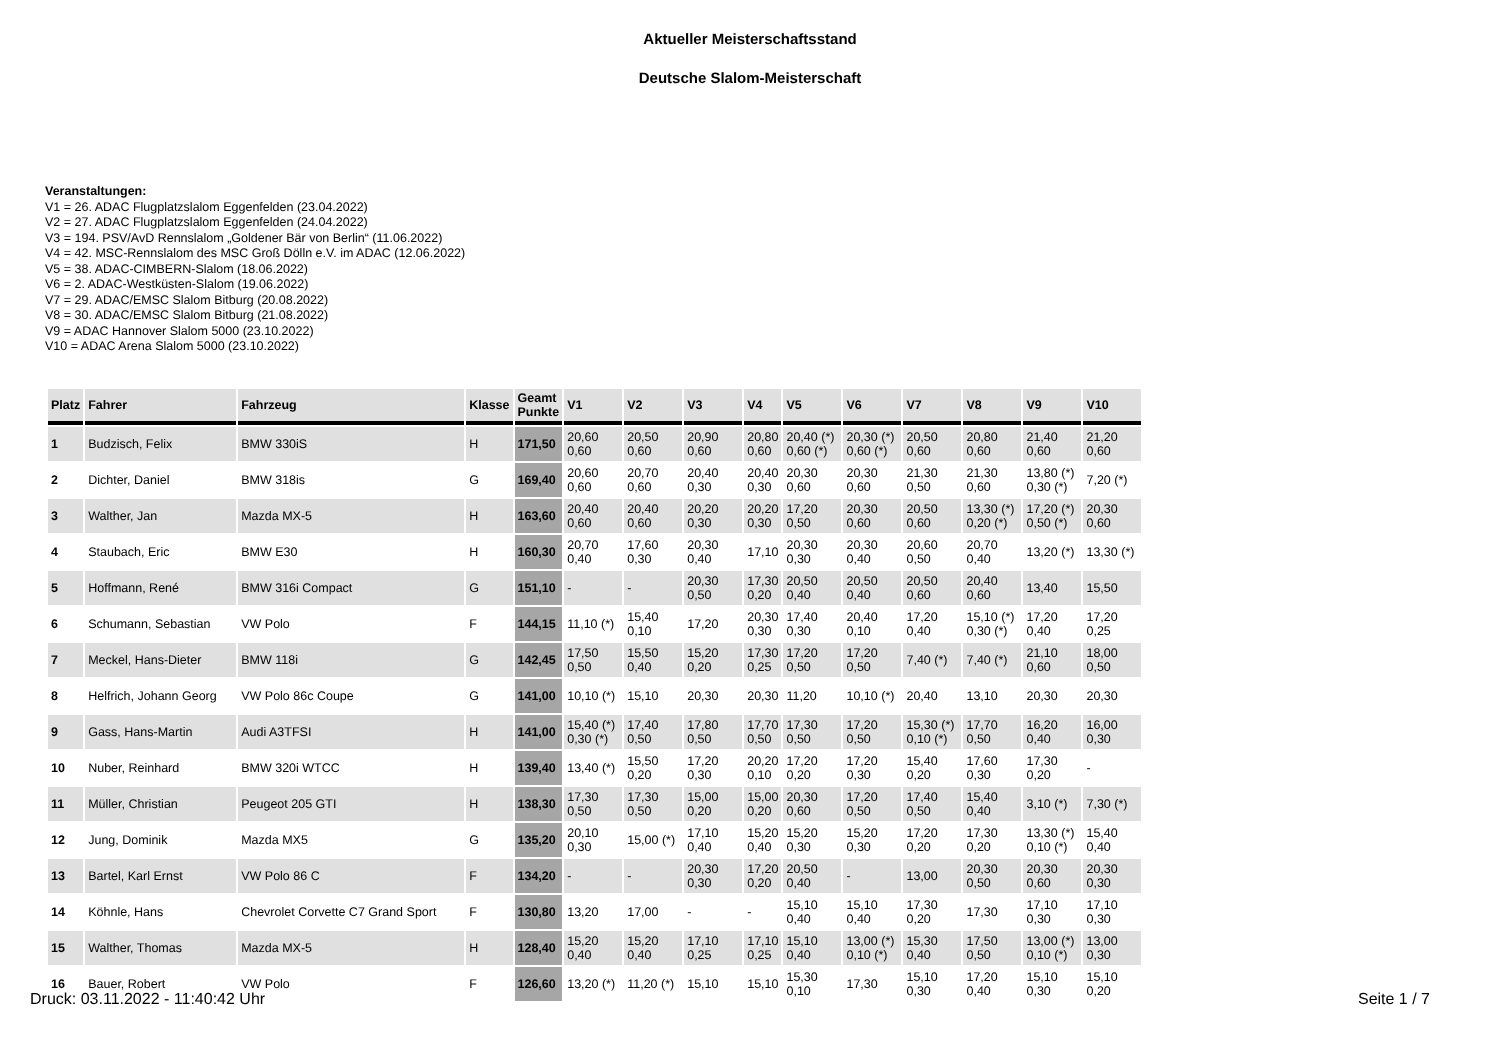Aktueller Meisterschaftsstand
Deutsche Slalom-Meisterschaft
Veranstaltungen:
V1 = 26. ADAC Flugplatzslalom Eggenfelden (23.04.2022)
V2 = 27. ADAC Flugplatzslalom Eggenfelden (24.04.2022)
V3 = 194. PSV/AvD Rennslalom „Goldener Bär von Berlin“ (11.06.2022)
V4 = 42. MSC-Rennslalom des MSC Groß Dölln e.V. im ADAC (12.06.2022)
V5 = 38. ADAC-CIMBERN-Slalom (18.06.2022)
V6 = 2. ADAC-Westküsten-Slalom (19.06.2022)
V7 = 29. ADAC/EMSC Slalom Bitburg (20.08.2022)
V8 = 30. ADAC/EMSC Slalom Bitburg (21.08.2022)
V9 = ADAC Hannover Slalom 5000 (23.10.2022)
V10 = ADAC Arena Slalom 5000 (23.10.2022)
| Platz | Fahrer | Fahrzeug | Klasse | Geamt Punkte | V1 | V2 | V3 | V4 | V5 | V6 | V7 | V8 | V9 | V10 |
| --- | --- | --- | --- | --- | --- | --- | --- | --- | --- | --- | --- | --- | --- | --- |
| 1 | Budzisch, Felix | BMW 330iS | H | 171,50 | 20,60 0,60 | 20,50 0,60 | 20,90 0,60 | 20,80 0,60 | 20,40 (*) 0,60 (*) | 20,30 (*) 0,60 (*) | 20,50 0,60 | 20,80 0,60 | 21,40 0,60 | 21,20 0,60 |
| 2 | Dichter, Daniel | BMW 318is | G | 169,40 | 20,60 0,60 | 20,70 0,60 | 20,40 0,30 | 20,40 0,30 | 20,30 0,60 | 20,30 0,60 | 21,30 0,50 | 21,30 0,60 | 13,80 (*) 0,30 (*) | 7,20 (*) |
| 3 | Walther, Jan | Mazda MX-5 | H | 163,60 | 20,40 0,60 | 20,40 0,60 | 20,20 0,30 | 20,20 0,30 | 17,20 0,50 | 20,30 0,60 | 20,50 0,60 | 13,30 (*) 0,20 (*) | 17,20 (*) 0,50 (*) | 20,30 0,60 |
| 4 | Staubach, Eric | BMW E30 | H | 160,30 | 20,70 0,40 | 17,60 0,30 | 20,30 0,40 | 17,10 | 20,30 0,30 | 20,30 0,40 | 20,60 0,50 | 20,70 0,40 | 13,20 (*) | 13,30 (*) |
| 5 | Hoffmann, René | BMW 316i Compact | G | 151,10 | - | - | 20,30 0,50 | 17,30 0,20 | 20,50 0,40 | 20,50 0,40 | 20,50 0,60 | 20,40 0,60 | 13,40 | 15,50 |
| 6 | Schumann, Sebastian | VW Polo | F | 144,15 | 11,10 (*) | 15,40 0,10 | 17,20 | 20,30 0,30 | 17,40 0,30 | 20,40 0,10 | 17,20 0,40 | 15,10 (*) 0,30 (*) | 17,20 0,40 | 17,20 0,25 |
| 7 | Meckel, Hans-Dieter | BMW 118i | G | 142,45 | 17,50 0,50 | 15,50 0,40 | 15,20 0,20 | 17,30 0,25 | 17,20 0,50 | 17,20 0,50 | 7,40 (*) | 7,40 (*) | 21,10 0,60 | 18,00 0,50 |
| 8 | Helfrich, Johann Georg | VW Polo 86c Coupe | G | 141,00 | 10,10 (*) | 15,10 | 20,30 | 20,30 | 11,20 | 10,10 (*) | 20,40 | 13,10 | 20,30 | 20,30 |
| 9 | Gass, Hans-Martin | Audi A3TFSI | H | 141,00 | 15,40 (*) 0,30 (*) | 17,40 0,50 | 17,80 0,50 | 17,70 0,50 | 17,30 0,50 | 17,20 0,50 | 15,30 (*) 0,10 (*) | 17,70 0,50 | 16,20 0,40 | 16,00 0,30 |
| 10 | Nuber, Reinhard | BMW 320i WTCC | H | 139,40 | 13,40 (*) | 15,50 0,20 | 17,20 0,30 | 20,20 0,10 | 17,20 0,20 | 17,20 0,30 | 15,40 0,20 | 17,60 0,30 | 17,30 0,20 | - |
| 11 | Müller, Christian | Peugeot 205 GTI | H | 138,30 | 17,30 0,50 | 17,30 0,50 | 15,00 0,20 | 15,00 0,20 | 20,30 0,60 | 17,20 0,50 | 17,40 0,50 | 15,40 0,40 | 3,10 (*) | 7,30 (*) |
| 12 | Jung, Dominik | Mazda MX5 | G | 135,20 | 20,10 0,30 | 15,00 (*) | 17,10 0,40 | 15,20 0,40 | 15,20 0,30 | 15,20 0,30 | 17,20 0,20 | 17,30 0,20 | 13,30 (*) 0,10 (*) | 15,40 0,40 |
| 13 | Bartel, Karl Ernst | VW Polo 86 C | F | 134,20 | - | - | 20,30 0,30 | 17,20 0,20 | 20,50 0,40 | - | 13,00 | 20,30 0,50 | 20,30 0,60 | 20,30 0,30 |
| 14 | Köhnle, Hans | Chevrolet Corvette C7 Grand Sport | F | 130,80 | 13,20 | 17,00 | - | - | 15,10 0,40 | 15,10 0,40 | 17,30 0,20 | 17,30 | 17,10 0,30 | 17,10 0,30 |
| 15 | Walther, Thomas | Mazda MX-5 | H | 128,40 | 15,20 0,40 | 15,20 0,40 | 17,10 0,25 | 17,10 0,25 | 15,10 0,40 | 13,00 (*) 0,10 (*) | 15,30 0,40 | 17,50 0,50 | 13,00 (*) 0,10 (*) | 13,00 0,30 |
| 16 | Bauer, Robert | VW Polo | F | 126,60 | 13,20 (*) | 11,20 (*) | 15,10 | 15,10 | 15,30 0,10 | 17,30 | 15,10 0,30 | 17,20 0,40 | 15,10 0,30 | 15,10 0,20 |
Druck: 03.11.2022 - 11:40:42 Uhr Seite 1 / 7